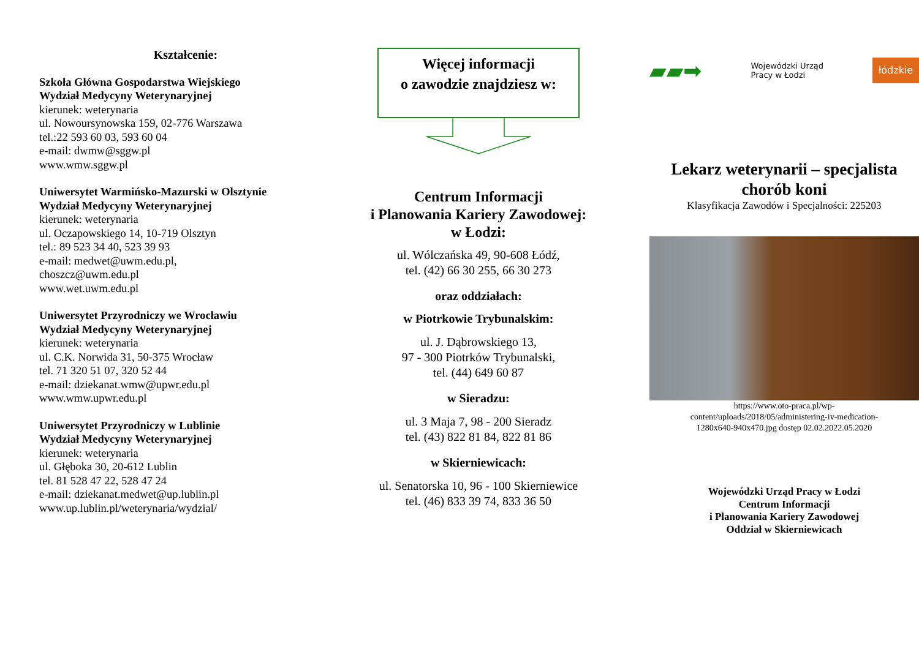Kształcenie:
Szkoła Główna Gospodarstwa Wiejskiego
Wydział Medycyny Weterynaryjnej
kierunek: weterynaria
ul. Nowoursynowska 159, 02-776 Warszawa
tel.:22 593 60 03, 593 60 04
e-mail: dwmw@sggw.pl
www.wmw.sggw.pl
Uniwersytet Warmińsko-Mazurski w Olsztynie
Wydział Medycyny Weterynaryjnej
kierunek: weterynaria
ul. Oczapowskiego 14, 10-719 Olsztyn
tel.: 89 523 34 40, 523 39 93
e-mail: medwet@uwm.edu.pl,
choszcz@uwm.edu.pl
www.wet.uwm.edu.pl
Uniwersytet Przyrodniczy we Wrocławiu
Wydział Medycyny Weterynaryjnej
kierunek: weterynaria
ul. C.K. Norwida 31, 50-375 Wrocław
tel. 71 320 51 07, 320 52 44
e-mail: dziekanat.wmw@upwr.edu.pl
www.wmw.upwr.edu.pl
Uniwersytet Przyrodniczy w Lublinie
Wydział Medycyny Weterynaryjnej
kierunek: weterynaria
ul. Głęboka 30, 20-612 Lublin
tel. 81 528 47 22, 528 47 24
e-mail: dziekanat.medwet@up.lublin.pl
www.up.lublin.pl/weterynaria/wydzial/
Więcej informacji
o zawodzie znajdziesz w:
Centrum Informacji
i Planowania Kariery Zawodowej:
w Łodzi:
ul. Wólczańska 49, 90-608 Łódź,
tel. (42) 66 30 255, 66 30 273
oraz oddziałach:
w Piotrkowie Trybunalskim:
ul. J. Dąbrowskiego 13,
97 - 300 Piotrków Trybunalski,
tel. (44) 649 60 87
w Sieradzu:
ul. 3 Maja 7, 98 - 200 Sieradz
tel. (43) 822 81 84, 822 81 86
w Skierniewicach:
ul. Senatorska 10, 96 - 100 Skierniewice
tel. (46) 833 39 74, 833 36 50
▰▰➡ Wojewódzki Urząd
Pracy w Łodzi łódzkie
Lekarz weterynarii – specjalista
chorób koni
Klasyfikacja Zawodów i Specjalności: 225203
https://www.oto-praca.pl/wp-
content/uploads/2018/05/administering-iv-medication-
1280x640-940x470.jpg dostęp 02.02.2022.05.2020
Wojewódzki Urząd Pracy w Łodzi
Centrum Informacji
i Planowania Kariery Zawodowej
Oddział w Skierniewicach